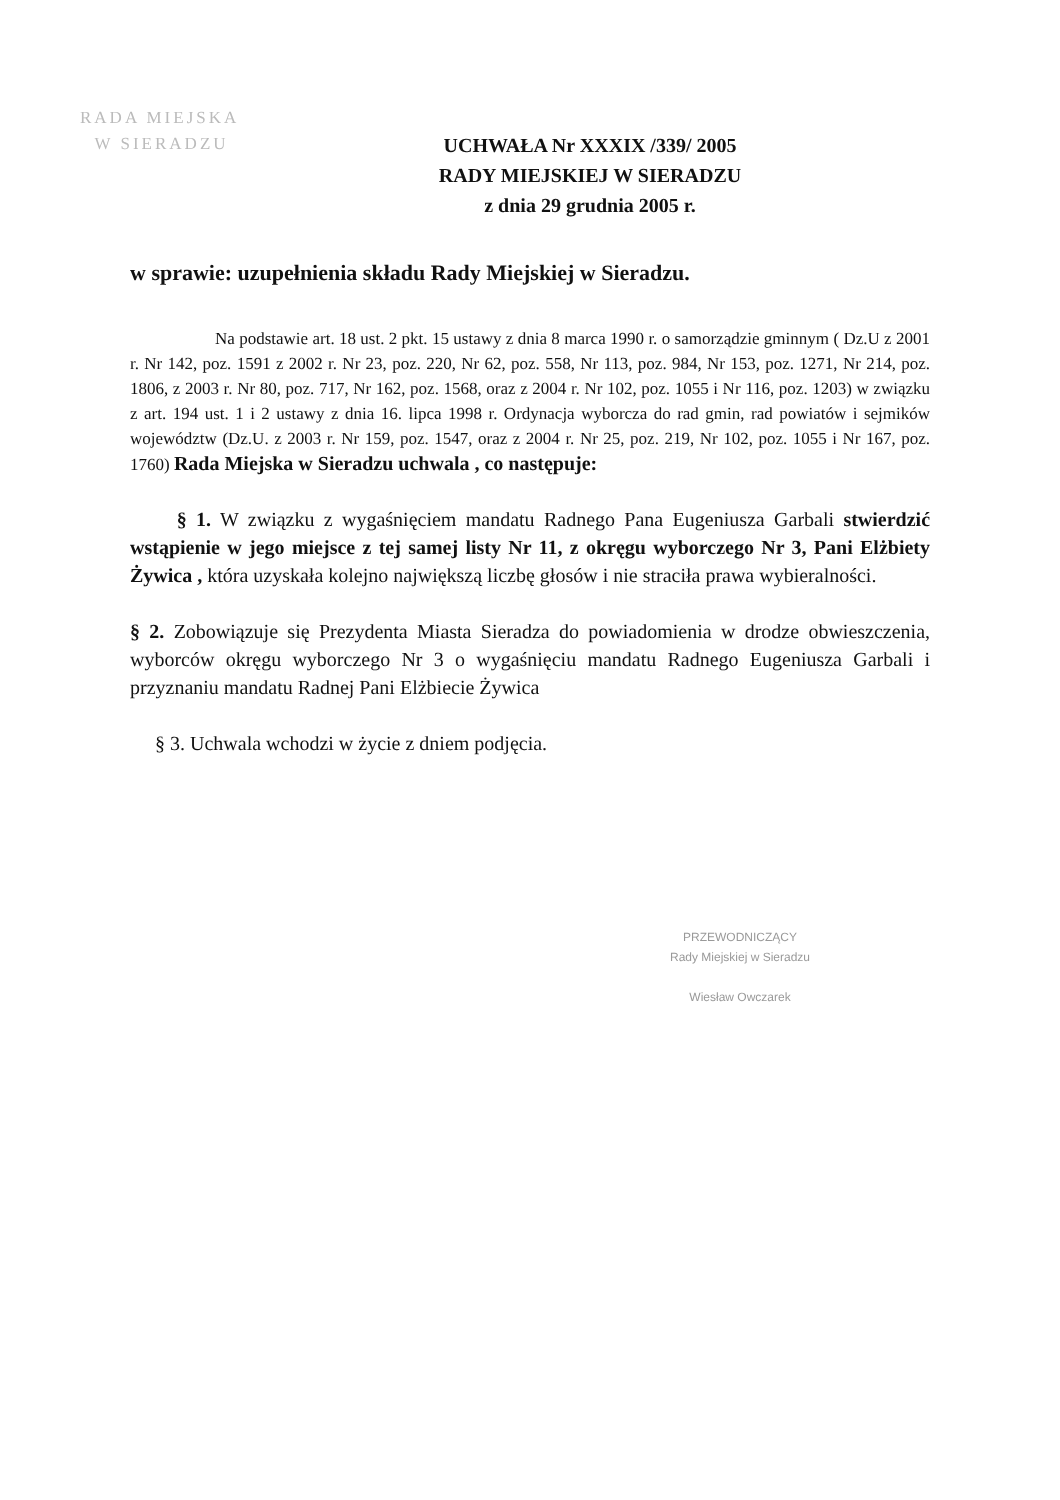RADA MIEJSKA
W SIERADZU
UCHWAŁA Nr XXXIX /339/ 2005
RADY MIEJSKIEJ W SIERADZU
z dnia 29 grudnia 2005 r.
w sprawie: uzupełnienia składu Rady Miejskiej w Sieradzu.
Na podstawie art. 18 ust. 2 pkt. 15 ustawy z dnia 8 marca 1990 r. o samorządzie gminnym ( Dz.U z 2001 r. Nr 142, poz. 1591 z 2002 r. Nr 23, poz. 220, Nr 62, poz. 558, Nr 113, poz. 984, Nr 153, poz. 1271, Nr 214, poz. 1806, z 2003 r. Nr 80, poz. 717, Nr 162, poz. 1568, oraz z 2004 r. Nr 102, poz. 1055 i Nr 116, poz. 1203) w związku z art. 194 ust. 1 i 2 ustawy z dnia 16. lipca 1998 r. Ordynacja wyborcza do rad gmin, rad powiatów i sejmików województw (Dz.U. z 2003 r. Nr 159, poz. 1547, oraz z 2004 r. Nr 25, poz. 219, Nr 102, poz. 1055 i Nr 167, poz. 1760) Rada Miejska w Sieradzu uchwala , co następuje:
§ 1. W związku z wygaśnięciem mandatu Radnego Pana Eugeniusza Garbali stwierdzić wstąpienie w jego miejsce z tej samej listy Nr 11, z okręgu wyborczego Nr 3, Pani Elżbiety Żywica , która uzyskała kolejno największą liczbę głosów i nie straciła prawa wybieralności.
§ 2. Zobowiązuje się Prezydenta Miasta Sieradza do powiadomienia w drodze obwieszczenia, wyborców okręgu wyborczego Nr 3 o wygaśnięciu mandatu Radnego Eugeniusza Garbali i przyznaniu mandatu Radnej Pani Elżbiecie Żywica
§ 3. Uchwala wchodzi w życie z dniem podjęcia.
PRZEWODNICZĄCY
Rady Miejskiej w Sieradzu
Wiesław Owczarek